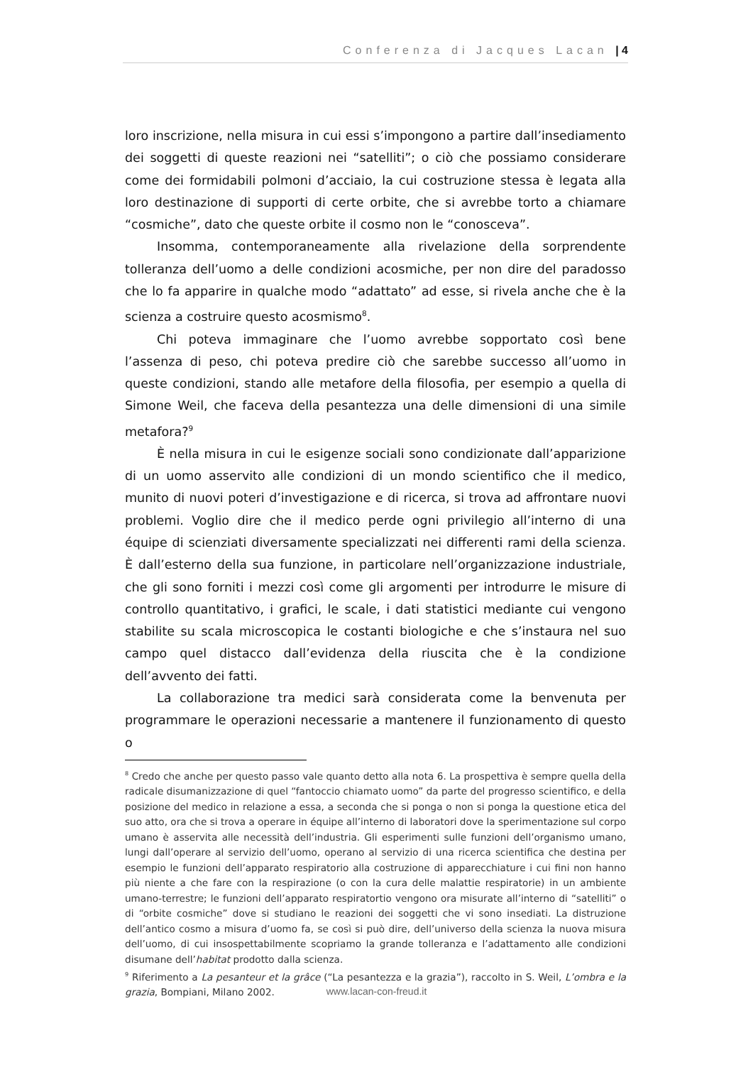Conferenza di Jacques Lacan | 4
loro inscrizione, nella misura in cui essi s’impongono a partire dall’insediamento dei soggetti di queste reazioni nei “satelliti”; o ciò che possiamo considerare come dei formidabili polmoni d’acciaio, la cui costruzione stessa è legata alla loro destinazione di supporti di certe orbite, che si avrebbe torto a chiamare “cosmiche”, dato che queste orbite il cosmo non le “conosceva”.
Insomma, contemporaneamente alla rivelazione della sorprendente tolleranza dell’uomo a delle condizioni acosmiche, per non dire del paradosso che lo fa apparire in qualche modo “adattato” ad esse, si rivela anche che è la scienza a costruire questo acosmismo<sup>8</sup>.
Chi poteva immaginare che l’uomo avrebbe sopportato così bene l’assenza di peso, chi poteva predire ciò che sarebbe successo all’uomo in queste condizioni, stando alle metafore della filosofia, per esempio a quella di Simone Weil, che faceva della pesantezza una delle dimensioni di una simile metafora?<sup>9</sup>
È nella misura in cui le esigenze sociali sono condizionate dall’apparizione di un uomo asservito alle condizioni di un mondo scientifico che il medico, munito di nuovi poteri d’investigazione e di ricerca, si trova ad affrontare nuovi problemi. Voglio dire che il medico perde ogni privilegio all’interno di una équipe di scienziati diversamente specializzati nei differenti rami della scienza. È dall’esterno della sua funzione, in particolare nell’organizzazione industriale, che gli sono forniti i mezzi così come gli argomenti per introdurre le misure di controllo quantitativo, i grafici, le scale, i dati statistici mediante cui vengono stabilite su scala microscopica le costanti biologiche e che s’instaura nel suo campo quel distacco dall’evidenza della riuscita che è la condizione dell’avvento dei fatti.
La collaborazione tra medici sarà considerata come la benvenuta per programmare le operazioni necessarie a mantenere il funzionamento di questo o
<sup>8</sup> Credo che anche per questo passo vale quanto detto alla nota 6. La prospettiva è sempre quella della radicale disumanizzazione di quel “fantoccio chiamato uomo” da parte del progresso scientifico, e della posizione del medico in relazione a essa, a seconda che si ponga o non si ponga la questione etica del suo atto, ora che si trova a operare in équipe all’interno di laboratori dove la sperimentazione sul corpo umano è asservita alle necessità dell’industria. Gli esperimenti sulle funzioni dell’organismo umano, lungi dall’operare al servizio dell’uomo, operano al servizio di una ricerca scientifica che destina per esempio le funzioni dell’apparato respiratorio alla costruzione di apparecchiature i cui fini non hanno più niente a che fare con la respirazione (o con la cura delle malattie respiratorie) in un ambiente umano-terrestre; le funzioni dell’apparato respiratortio vengono ora misurate all’interno di “satelliti” o di “orbite cosmiche” dove si studiano le reazioni dei soggetti che vi sono insediati. La distruzione dell’antico cosmo a misura d’uomo fa, se così si può dire, dell’universo della scienza la nuova misura dell’uomo, di cui insospettabilmente scopriamo la grande tolleranza e l’adattamento alle condizioni disumane dell’habitat prodotto dalla scienza.
<sup>9</sup> Riferimento a La pesanteur et la grâce (“La pesantezza e la grazia”), raccolto in S. Weil, L’ombra e la grazia, Bompiani, Milano 2002.
www.lacan-con-freud.it